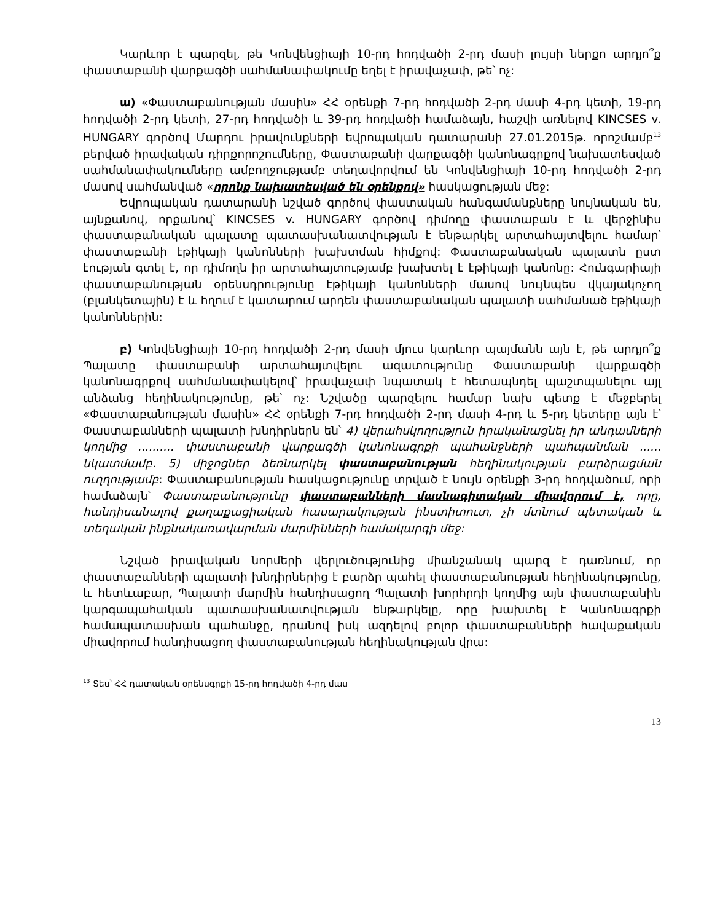Կարևոր է պարզել, թե Կոնվենցիայի 10-րդ հոդվածի 2-րդ մասի լույսի ներքո արդյո՞ք փաստաբանի վարքագծի սահմանափակումը եղել է իրավաչափ, թե՝ ոչ:
ա) «Փաստաբանության մասին» ՀՀ օրենքի 7-րդ հոդվածի 2-րդ մասի 4-րդ կետի, 19-րդ հոդվածի 2-րդ կետի, 27-րդ հոդվածի և 39-րդ հոդվածի համաձայն, հաշվի առնելով KINCSES v. HUNGARY գործով Մարդու իրավունքների եվրոպական դատարանի 27.01.2015թ. որոշմամբ<sup>13</sup> բերված իրավական դիրքորոշումները, Փաստաբանի վարքագծի կանոնագրքով նախատեսված սահմանափակումները ամբողջությամբ տեղավորվում են Կոնվենցիայի 10-րդ հոդվածի 2-րդ մասով սահմանված «որոնք նախատեսված են օրենքով» հասկացության մեջ:
Եվրոպական դատարանի նշված գործով փաստական հանգամանքները նույնական են, այնքանով, որքանով՝ KINCSES v. HUNGARY գործով դիմողը փաստաբան է և վերջինիս փաստաբանական պալատը պատասխանատվության է ենթարկել արտահայտվելու համար՝ փաստաբանի էթիկայի կանոնների խախտման հիմքով: Փաստաբանական պալատն ըստ էության գտել է, որ դիմողն իր արտահայտությամբ խախտել է էթիկայի կանոնը: Հունգարիայի փաստաբանության օրենսդրությունը էթիկայի կանոնների մասով նույնպես վկայակոչող (բլանկետային) է և հղում է կատարում արդեն փաստաբանական պալատի սահմանած էթիկայի կանոններին:
բ) Կոնվենցիայի 10-րդ հոդվածի 2-րդ մասի մյուս կարևոր պայմանն այն է, թե արդյո՞ք Պալատը փաստաբանի արտահայտվելու ազատությունը Փաստաբանի վարքագծի կանոնագրքով սահմանափակելով՝ իրավաչափ նպատակ է հետապնդել պաշտպանելու այլ անձանց հեղինակությունը, թե՝ ոչ: Նշվածը պարզելու համար նախ պետք է մեջբերել «Փաստաբանության մասին» ՀՀ օրենքի 7-րդ հոդվածի 2-րդ մասի 4-րդ և 5-րդ կետերը այն է՝ Փաստաբանների պալատի խնդիրներն են՝ 4) վերահսկողություն իրականացնել իր անդամների կողմից .......... փաստաբանի վարքագծի կանոնագրքի պահանջների պահպանման ...... նկատմամբ. 5) միջոցներ ձեռնարկել փաստաբանության հեղինակության բարձրացման ուղղությամբ: Փաստաբանության հասկացությունը տրված է նույն օրենքի 3-րդ հոդվածում, որի համաձայն՝ Փաստաբանությունը փաստաբանների մասնագիտական միավորում է, որը, հանդիսանալով քաղաքացիական հասարակության ինստիտուտ, չի մտնում պետական և տեղական ինքնակառավարման մարմինների համակարգի մեջ:
Նշված իրավական նորմերի վերլուծությունից միանշանակ պարզ է դառնում, որ փաստաբանների պալատի խնդիրներից է բարձր պահել փաստաբանության հեղինակությունը, և հետևաբար, Պալատի մարմին հանդիսացող Պալատի խորհրդի կողմից այն փաստաբանին կարգապահական պատասխանատվության ենթարկելը, որը խախտել է Կանոնագրքի համապատասխան պահանջը, դրանով իսկ ազդելով բոլոր փաստաբանների հավաքական միավորում հանդիսացող փաստաբանության հեղինակության վրա:
<sup>13</sup> Տես՝ ՀՀ դատական օրենսգրքի 15-րդ հոդվածի 4-րդ մաս
13